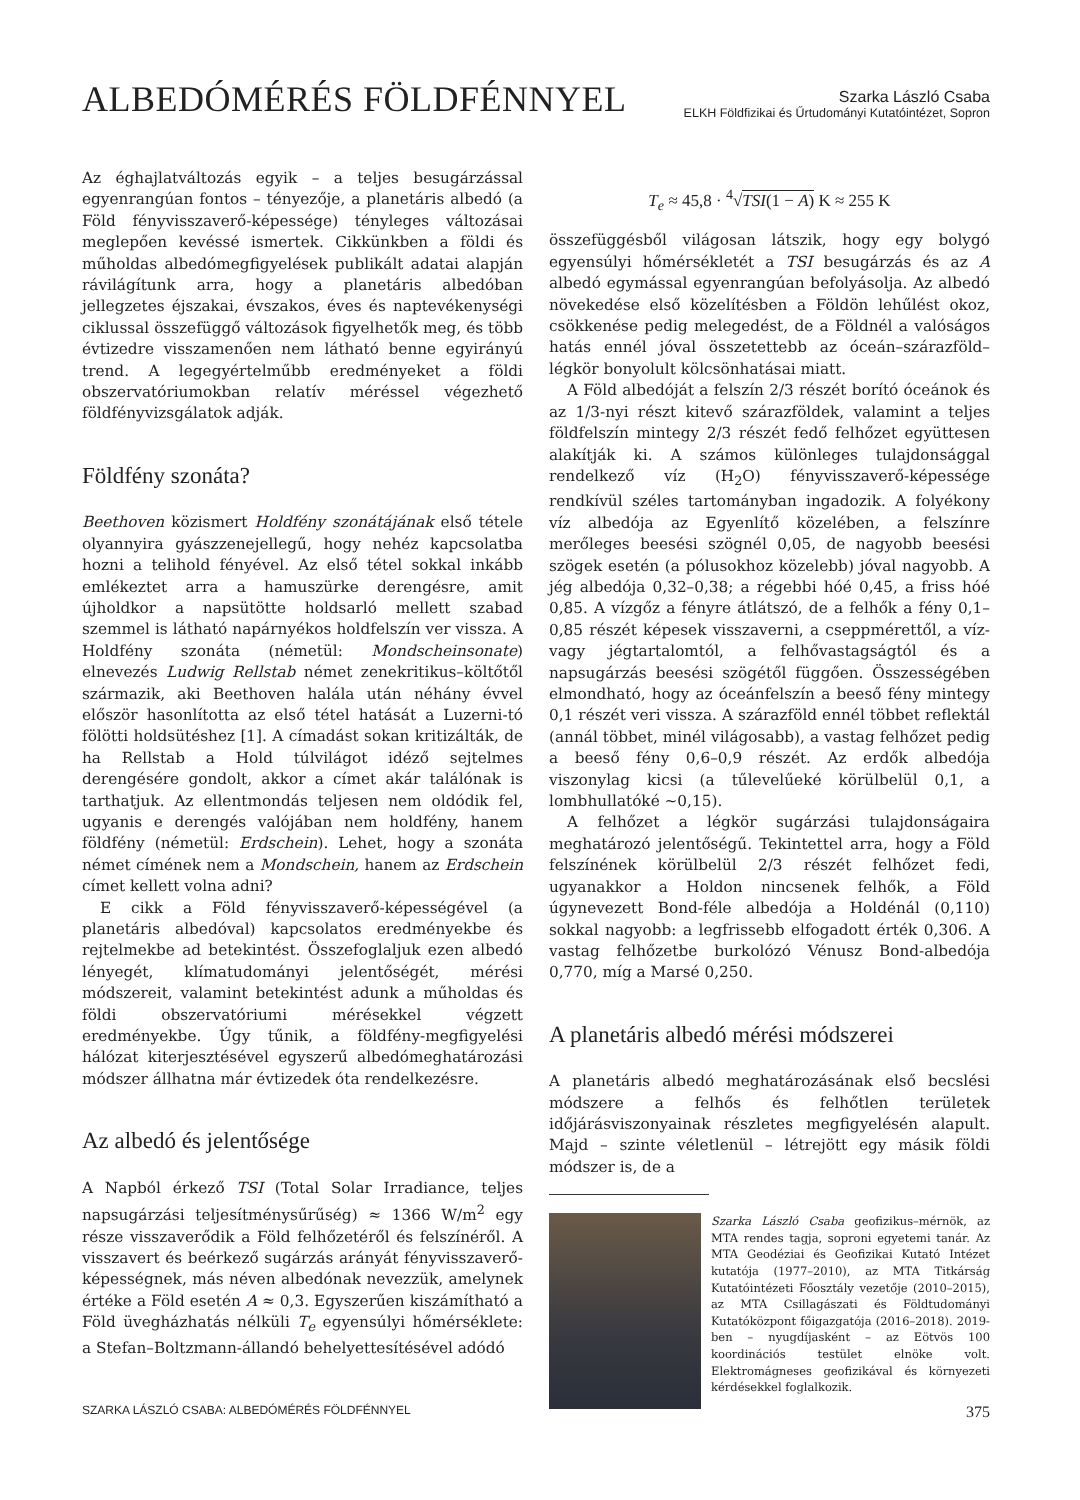ALBEDÓMÉRÉS FÖLDFÉNNYEL
Szarka László Csaba
ELKH Földfizikai és Űrtudományi Kutatóintézet, Sopron
Az éghajlatváltozás egyik – a teljes besugárzással egyenrangúan fontos – tényezője, a planetáris albedó (a Föld fényvisszaverő-képessége) tényleges változásai meglepően kevéssé ismertek. Cikkünkben a földi és műholdas albedómegfigyelések publikált adatai alapján rávilágítunk arra, hogy a planetáris albedóban jellegzetes éjszakai, évszakos, éves és naptevékenységi ciklussal összefüggő változások figyelhetők meg, és több évtizedre visszamenően nem látható benne egyirányú trend. A legegyértelműbb eredményeket a földi obszervatóriumokban relatív méréssel végezhető földfényvizsgálatok adják.
Földfény szonáta?
Beethoven közismert Holdfény szonátájának első tétele olyannyira gyászzenejellegű, hogy nehéz kapcsolatba hozni a telihold fényével. Az első tétel sokkal inkább emlékeztet arra a hamuszürke derengésre, amit újholdkor a napsütötte holdsarló mellett szabad szemmel is látható napárnyékos holdfelszín ver vissza. A Holdfény szonáta (németül: Mondscheinsonate) elnevezés Ludwig Rellstab német zenekritikus–költőtől származik, aki Beethoven halála után néhány évvel először hasonlította az első tétel hatását a Luzerni-tó fölötti holdsütéshez [1]. A címadást sokan kritizálták, de ha Rellstab a Hold túlvilágot idéző sejtelmes derengésére gondolt, akkor a címet akár találónak is tarthatjuk. Az ellentmondás teljesen nem oldódik fel, ugyanis e derengés valójában nem holdfény, hanem földfény (németül: Erdschein). Lehet, hogy a szonáta német címének nem a Mondschein, hanem az Erdschein címet kellett volna adni?
E cikk a Föld fényvisszaverő-képességével (a planetáris albedóval) kapcsolatos eredményekbe és rejtelmekbe ad betekintést. Összefoglaljuk ezen albedó lényegét, klímatudományi jelentőségét, mérési módszereit, valamint betekintést adunk a műholdas és földi obszervatóriumi mérésekkel végzett eredményekbe. Úgy tűnik, a földfény-megfigyelési hálózat kiterjesztésével egyszerű albedómeghatározási módszer állhatna már évtizedek óta rendelkezésre.
Az albedó és jelentősége
A Napból érkező TSI (Total Solar Irradiance, teljes napsugárzási teljesítménysűrűség) ≈ 1366 W/m<sup>2</sup> egy része visszaverődik a Föld felhőzetéről és felszínéről. A visszavert és beérkező sugárzás arányát fényvisszaverő-képességnek, más néven albedónak nevezzük, amelynek értéke a Föld esetén A ≈ 0,3. Egyszerűen kiszámítható a Föld üvegházhatás nélküli T<sub>e</sub> egyensúlyi hőmérséklete: a Stefan–Boltzmann-állandó behelyettesítésével adódó
T<sub>e</sub> ≈ 45,8 · <sup>4</sup>√TSI(1 − A) K ≈ 255 K
összefüggésből világosan látszik, hogy egy bolygó egyensúlyi hőmérsékletét a TSI besugárzás és az A albedó egymással egyenrangúan befolyásolja. Az albedó növekedése első közelítésben a Földön lehűlést okoz, csökkenése pedig melegedést, de a Földnél a valóságos hatás ennél jóval összetettebb az óceán–szárazföld–légkör bonyolult kölcsönhatásai miatt.
A Föld albedóját a felszín 2/3 részét borító óceánok és az 1/3-nyi részt kitevő szárazföldek, valamint a teljes földfelszín mintegy 2/3 részét fedő felhőzet együttesen alakítják ki. A számos különleges tulajdonsággal rendelkező víz (H<sub>2</sub>O) fényvisszaverő-képessége rendkívül széles tartományban ingadozik. A folyékony víz albedója az Egyenlítő közelében, a felszínre merőleges beesési szögnél 0,05, de nagyobb beesési szögek esetén (a pólusokhoz közelebb) jóval nagyobb. A jég albedója 0,32–0,38; a régebbi hóé 0,45, a friss hóé 0,85. A vízgőz a fényre átlátszó, de a felhők a fény 0,1–0,85 részét képesek visszaverni, a cseppmérettől, a víz- vagy jégtartalomtól, a felhővastagságtól és a napsugárzás beesési szögétől függően. Összességében elmondható, hogy az óceánfelszín a beeső fény mintegy 0,1 részét veri vissza. A szárazföld ennél többet reflektál (annál többet, minél világosabb), a vastag felhőzet pedig a beeső fény 0,6–0,9 részét. Az erdők albedója viszonylag kicsi (a tűlevelűeké körülbelül 0,1, a lombhullatóké ~0,15).
A felhőzet a légkör sugárzási tulajdonságaira meghatározó jelentőségű. Tekintettel arra, hogy a Föld felszínének körülbelül 2/3 részét felhőzet fedi, ugyanakkor a Holdon nincsenek felhők, a Föld úgynevezett Bond-féle albedója a Holdénál (0,110) sokkal nagyobb: a legfrissebb elfogadott érték 0,306. A vastag felhőzetbe burkolózó Vénusz Bond-albedója 0,770, míg a Marsé 0,250.
A planetáris albedó mérési módszerei
A planetáris albedó meghatározásának első becslési módszere a felhős és felhőtlen területek időjárásviszonyainak részletes megfigyelésén alapult. Majd – szinte véletlenül – létrejött egy másik földi módszer is, de a
Szarka László Csaba geofizikus–mérnök, az MTA rendes tagja, soproni egyetemi tanár. Az MTA Geodéziai és Geofizikai Kutató Intézet kutatója (1977–2010), az MTA Titkárság Kutatóintézeti Főosztály vezetője (2010–2015), az MTA Csillagászati és Földtudományi Kutatóközpont főigazgatója (2016–2018). 2019-ben – nyugdíjasként – az Eötvös 100 koordinációs testület elnöke volt. Elektromágneses geofizikával és környezeti kérdésekkel foglalkozik.
SZARKA LÁSZLÓ CSABA: ALBEDÓMÉRÉS FÖLDFÉNNYEL 375